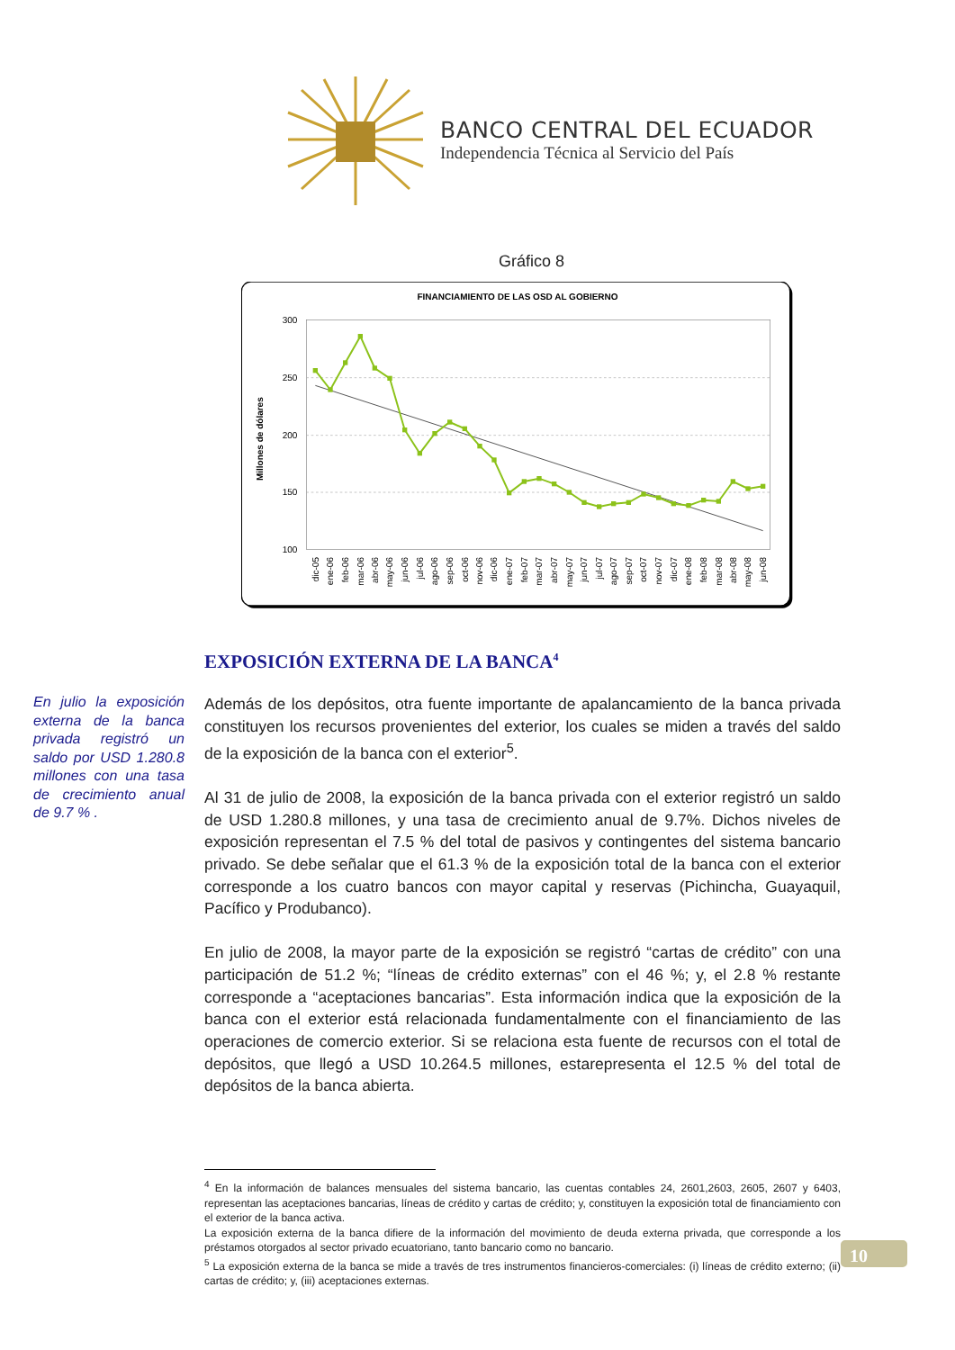BANCO CENTRAL DEL ECUADOR
Independencia Técnica al Servicio del País
Gráfico 8
FINANCIAMIENTO DE LAS OSD AL GOBIERNO
300
250
200
150
100
Millones de dólares
dic-05
ene-06
feb-06
mar-06
abr-06
may-06
jun-06
jul-06
ago-06
sep-06
oct-06
nov-06
dic-06
ene-07
feb-07
mar-07
abr-07
may-07
jun-07
jul-07
ago-07
sep-07
oct-07
nov-07
dic-07
ene-08
feb-08
mar-08
abr-08
may-08
jun-08
EXPOSICIÓN EXTERNA DE LA BANCA<sup>4</sup>
En julio la exposición externa de la banca privada registró un saldo por USD 1.280.8 millones con una tasa de crecimiento anual de 9.7 % .
Además de los depósitos, otra fuente importante de apalancamiento de la banca privada constituyen los recursos provenientes del exterior, los cuales se miden a través del saldo de la exposición de la banca con el exterior<sup>5</sup>.
Al 31 de julio de 2008, la exposición de la banca privada con el exterior registró un saldo de USD 1.280.8 millones, y una tasa de crecimiento anual de 9.7%. Dichos niveles de exposición representan el 7.5 % del total de pasivos y contingentes del sistema bancario privado. Se debe señalar que el 61.3 % de la exposición total de la banca con el exterior corresponde a los cuatro bancos con mayor capital y reservas (Pichincha, Guayaquil, Pacífico y Produbanco).
En julio de 2008, la mayor parte de la exposición se registró “cartas de crédito” con una participación de 51.2 %; “líneas de crédito externas” con el 46 %; y, el 2.8 % restante corresponde a “aceptaciones bancarias”. Esta información indica que la exposición de la banca con el exterior está relacionada fundamentalmente con el financiamiento de las operaciones de comercio exterior. Si se relaciona esta fuente de recursos con el total de depósitos, que llegó a USD 10.264.5 millones, estarepresenta el 12.5 % del total de depósitos de la banca abierta.
<sup>4</sup> En la información de balances mensuales del sistema bancario, las cuentas contables 24, 2601,2603, 2605, 2607 y 6403, representan las aceptaciones bancarias, líneas de crédito y cartas de crédito; y, constituyen la exposición total de financiamiento con el exterior de la banca activa.
La exposición externa de la banca difiere de la información del movimiento de deuda externa privada, que corresponde a los préstamos otorgados al sector privado ecuatoriano, tanto bancario como no bancario.
<sup>5</sup> La exposición externa de la banca se mide a través de tres instrumentos financieros-comerciales: (i) líneas de crédito externo; (ii) cartas de crédito; y, (iii) aceptaciones externas.
10